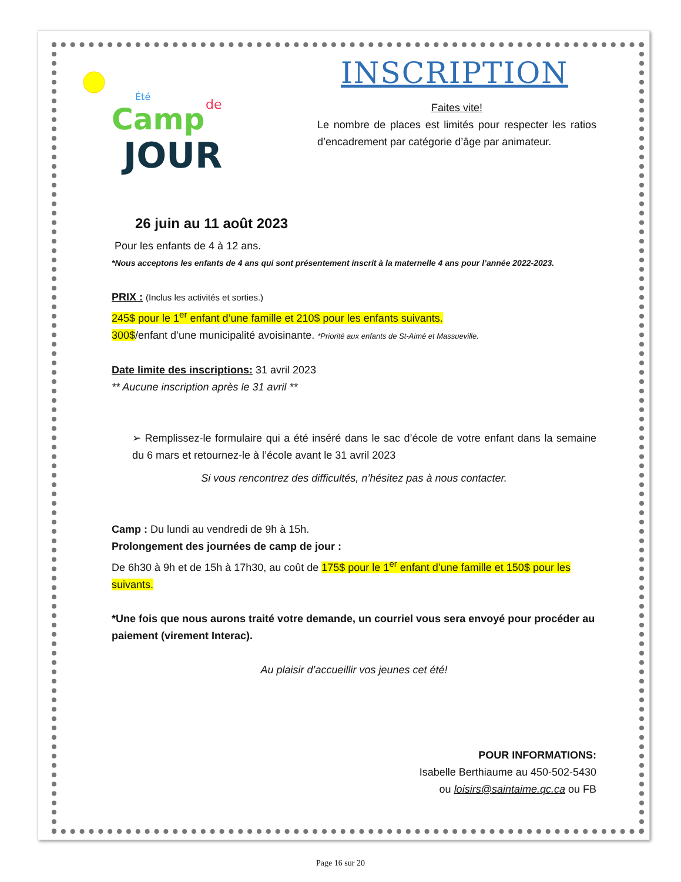Camp
de
JOUR
Été
INSCRIPTION
Faites vite!
Le nombre de places est limités pour respecter les ratios d’encadrement par catégorie d’âge par animateur.
26 juin au 11 août 2023
Pour les enfants de 4 à 12 ans.
*Nous acceptons les enfants de 4 ans qui sont présentement inscrit à la maternelle 4 ans pour l’année 2022-2023.
PRIX : (Inclus les activités et sorties.)
245$ pour le 1<sup>er</sup> enfant d’une famille et 210$ pour les enfants suivants.
300$/enfant d’une municipalité avoisinante. *Priorité aux enfants de St-Aimé et Massueville.
Date limite des inscriptions: 31 avril 2023
** Aucune inscription après le 31 avril **
➢ Remplissez-le formulaire qui a été inséré dans le sac d’école de votre enfant dans la semaine du 6 mars et retournez-le à l’école avant le 31 avril 2023
Si vous rencontrez des difficultés, n’hésitez pas à nous contacter.
Camp : Du lundi au vendredi de 9h à 15h.
Prolongement des journées de camp de jour :
De 6h30 à 9h et de 15h à 17h30, au coût de 175$ pour le 1<sup>er</sup> enfant d’une famille et 150$ pour les suivants.
*Une fois que nous aurons traité votre demande, un courriel vous sera envoyé pour procéder au paiement (virement Interac).
Au plaisir d’accueillir vos jeunes cet été!
POUR INFORMATIONS:
Isabelle Berthiaume au 450-502-5430
ou loisirs@saintaime.qc.ca ou FB
Page 16 sur 20